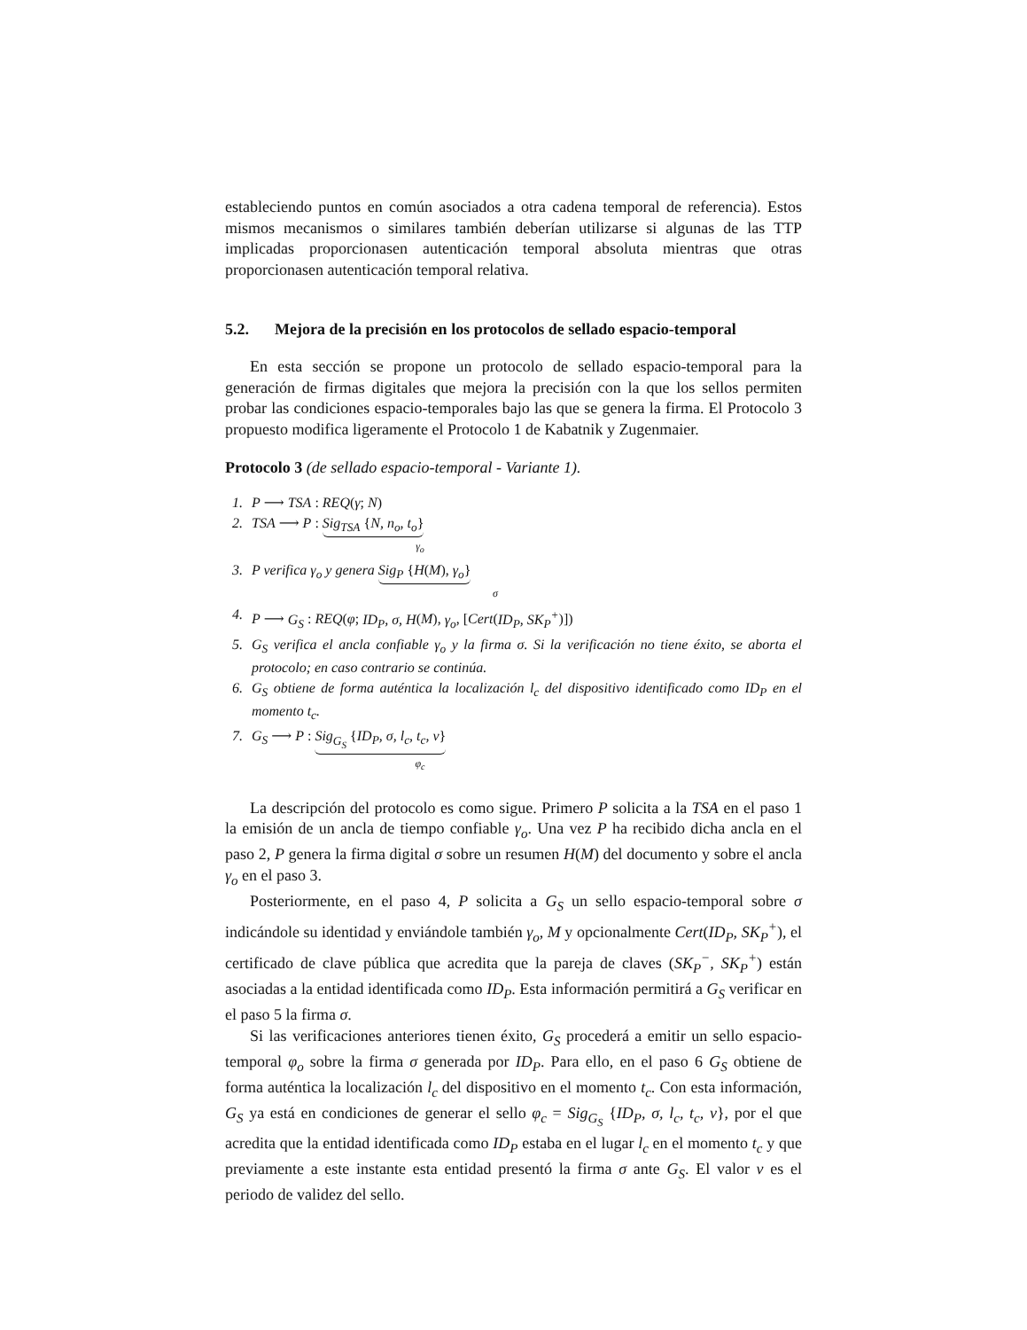estableciendo puntos en común asociados a otra cadena temporal de referencia). Estos mismos mecanismos o similares también deberían utilizarse si algunas de las TTP implicadas proporcionasen autenticación temporal absoluta mientras que otras proporcionasen autenticación temporal relativa.
5.2. Mejora de la precisión en los protocolos de sellado espacio-temporal
En esta sección se propone un protocolo de sellado espacio-temporal para la generación de firmas digitales que mejora la precisión con la que los sellos permiten probar las condiciones espacio-temporales bajo las que se genera la firma. El Protocolo 3 propuesto modifica ligeramente el Protocolo 1 de Kabatnik y Zugenmaier.
Protocolo 3 (de sellado espacio-temporal - Variante 1).
1. P ⟶ TSA : REQ(γ; N)
2. TSA ⟶ P : Sig<sub>TSA</sub> {N, n<sub>o</sub>, t<sub>o</sub>}
γ<sub>o</sub>
3. P verifica γ<sub>o</sub> y genera Sig<sub>P</sub> {H(M), γ<sub>o</sub>}
σ
4. P ⟶ G<sub>S</sub> : REQ(φ; ID<sub>P</sub>, σ, H(M), γ<sub>o</sub>, [Cert(ID<sub>P</sub>, SK<sub>P</sub><sup>+</sup>)])
5. G<sub>S</sub> verifica el ancla confiable γ<sub>o</sub> y la firma σ. Si la verificación no tiene éxito, se aborta el protocolo; en caso contrario se continúa.
6. G<sub>S</sub> obtiene de forma auténtica la localización l<sub>c</sub> del dispositivo identificado como ID<sub>P</sub> en el momento t<sub>c</sub>.
7. G<sub>S</sub> ⟶ P : Sig<sub>G<sub>S</sub></sub> {ID<sub>P</sub>, σ, l<sub>c</sub>, t<sub>c</sub>, v}
φ<sub>c</sub>
La descripción del protocolo es como sigue. Primero P solicita a la TSA en el paso 1 la emisión de un ancla de tiempo confiable γ<sub>o</sub>. Una vez P ha recibido dicha ancla en el paso 2, P genera la firma digital σ sobre un resumen H(M) del documento y sobre el ancla γ<sub>o</sub> en el paso 3.
Posteriormente, en el paso 4, P solicita a G<sub>S</sub> un sello espacio-temporal sobre σ indicándole su identidad y enviándole también γ<sub>o</sub>, M y opcionalmente Cert(ID<sub>P</sub>, SK<sub>P</sub><sup>+</sup>), el certificado de clave pública que acredita que la pareja de claves (SK<sub>P</sub><sup>−</sup>, SK<sub>P</sub><sup>+</sup>) están asociadas a la entidad identificada como ID<sub>P</sub>. Esta información permitirá a G<sub>S</sub> verificar en el paso 5 la firma σ.
Si las verificaciones anteriores tienen éxito, G<sub>S</sub> procederá a emitir un sello espacio-temporal φ<sub>o</sub> sobre la firma σ generada por ID<sub>P</sub>. Para ello, en el paso 6 G<sub>S</sub> obtiene de forma auténtica la localización l<sub>c</sub> del dispositivo en el momento t<sub>c</sub>. Con esta información, G<sub>S</sub> ya está en condiciones de generar el sello φ<sub>c</sub> = Sig<sub>G<sub>S</sub></sub> {ID<sub>P</sub>, σ, l<sub>c</sub>, t<sub>c</sub>, v}, por el que acredita que la entidad identificada como ID<sub>P</sub> estaba en el lugar l<sub>c</sub> en el momento t<sub>c</sub> y que previamente a este instante esta entidad presentó la firma σ ante G<sub>S</sub>. El valor v es el periodo de validez del sello.